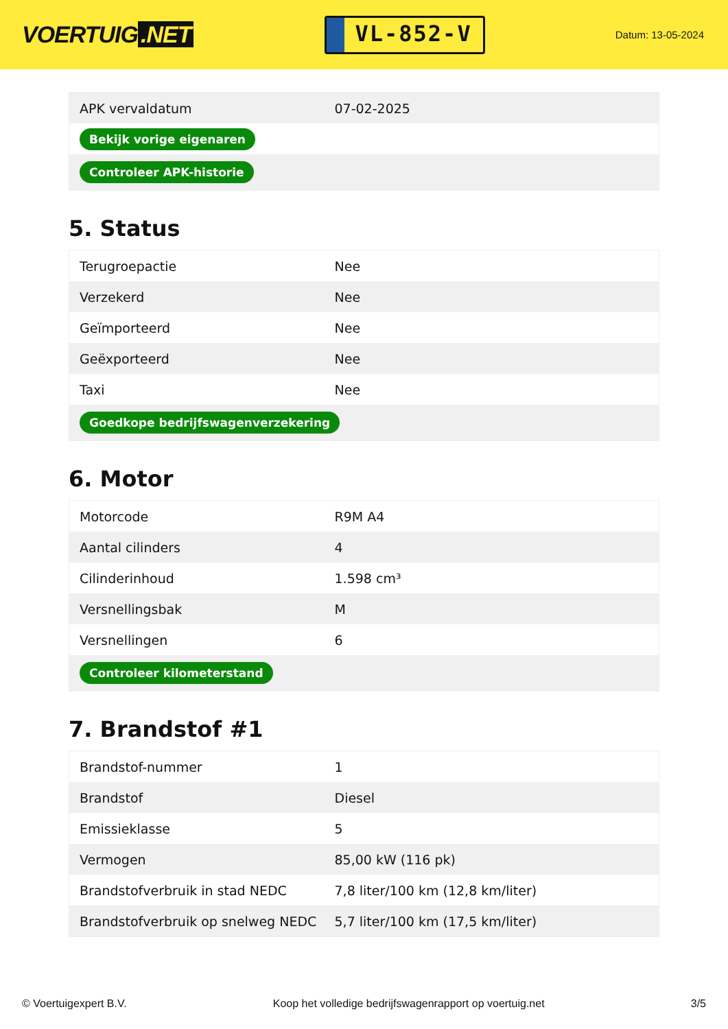VOERTUIG.NET
VL-852-V
Datum: 13-05-2024
| APK vervaldatum | 07-02-2025 |
| Bekijk vorige eigenaren | |
| Controleer APK-historie | |
5. Status
| Terugroepactie | Nee |
| Verzekerd | Nee |
| Geïmporteerd | Nee |
| Geëxporteerd | Nee |
| Taxi | Nee |
| Goedkope bedrijfswagenverzekering | |
6. Motor
| Motorcode | R9M A4 |
| Aantal cilinders | 4 |
| Cilinderinhoud | 1.598 cm³ |
| Versnellingsbak | M |
| Versnellingen | 6 |
| Controleer kilometerstand | |
7. Brandstof #1
| Brandstof-nummer | 1 |
| Brandstof | Diesel |
| Emissieklasse | 5 |
| Vermogen | 85,00 kW (116 pk) |
| Brandstofverbruik in stad NEDC | 7,8 liter/100 km (12,8 km/liter) |
| Brandstofverbruik op snelweg NEDC | 5,7 liter/100 km (17,5 km/liter) |
© Voertuigexpert B.V. Koop het volledige bedrijfswagenrapport op voertuig.net 3/5